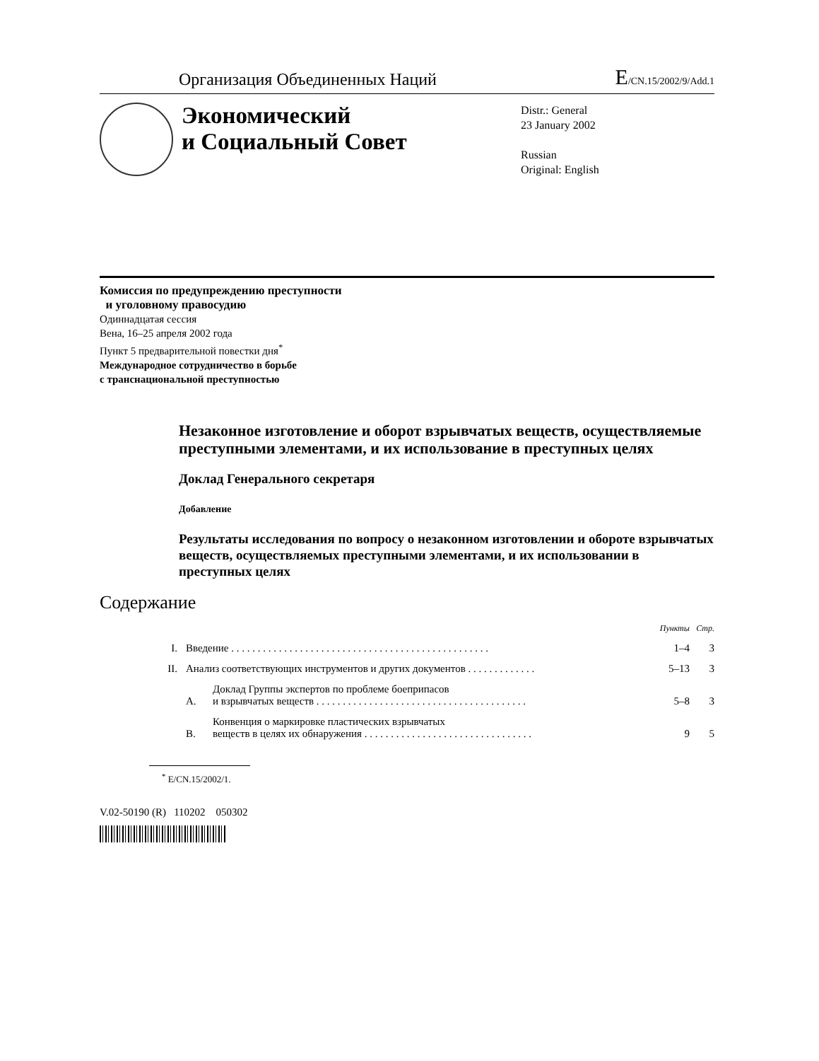Организация Объединенных Наций E/CN.15/2002/9/Add.1
Экономический
и Социальный Совет
Distr.: General
23 January 2002
Russian
Original: English
Комиссия по предупреждению преступности
и уголовному правосудию
Одиннадцатая сессия
Вена, 16–25 апреля 2002 года
Пункт 5 предварительной повестки дня<sup>*</sup>
Международное сотрудничество в борьбе
с транснациональной преступностью
Незаконное изготовление и оборот взрывчатых веществ, осуществляемые преступными элементами, и их использование в преступных целях
Доклад Генерального секретаря
Добавление
Результаты исследования по вопросу о незаконном изготовлении и обороте взрывчатых веществ, осуществляемых преступными элементами, и их использовании в преступных целях
Содержание
| | | | Пункты | Стр. |
| I. | Введение . . . . . . . . . . . . . . . . . . . . . . . . . . . . . . . . . . . . . . . . . . . . . . . . . | | 1–4 | 3 |
| II. | Анализ соответствующих инструментов и других документов . . . . . . . . . . . . . | | 5–13 | 3 |
| | A. | Доклад Группы экспертов по проблеме боеприпасов и взрывчатых веществ . . . . . . . . . . . . . . . . . . . . . . . . . . . . . . . . . . . . . . . . | 5–8 | 3 |
| | B. | Конвенция о маркировке пластических взрывчатых веществ в целях их обнаружения . . . . . . . . . . . . . . . . . . . . . . . . . . . . . . . . | 9 | 5 |
<sup>*</sup> E/CN.15/2002/1.
V.02-50190 (R) 110202 050302